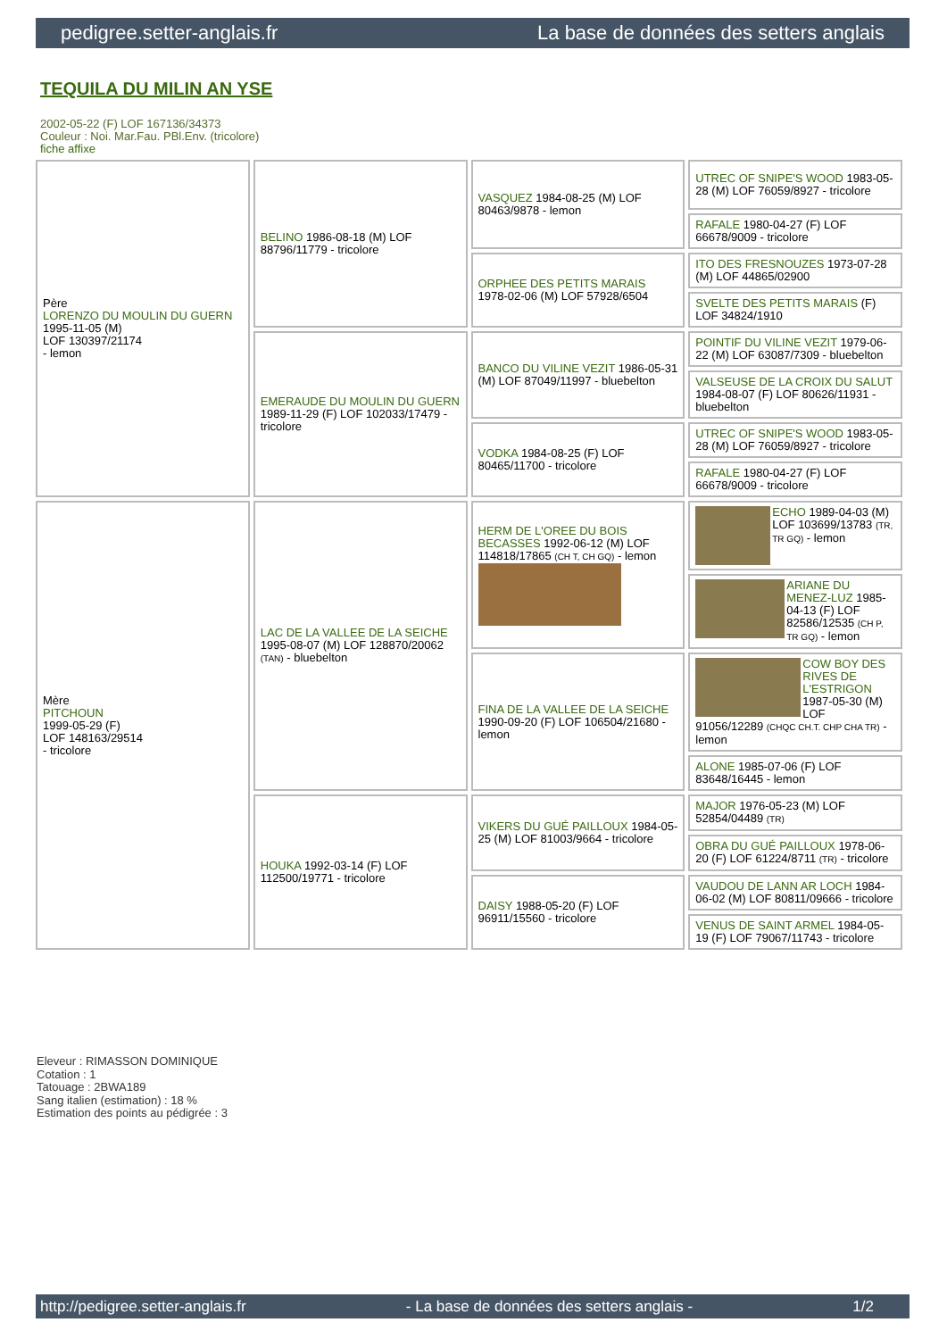pedigree.setter-anglais.fr La base de données des setters anglais
TEQUILA DU MILIN AN YSE
2002-05-22 (F) LOF 167136/34373
Couleur : Noi. Mar.Fau. PBl.Env. (tricolore)
fiche affixe
| Père LORENZO DU MOULIN DU GUERN 1995-11-05 (M) LOF 130397/21174 - lemon | BELINO 1986-08-18 (M) LOF 88796/11779 - tricolore | VASQUEZ 1984-08-25 (M) LOF 80463/9878 - lemon | UTREC OF SNIPE'S WOOD 1983-05-28 (M) LOF 76059/8927 - tricolore |
| | | | RAFALE 1980-04-27 (F) LOF 66678/9009 - tricolore |
| | | ORPHEE DES PETITS MARAIS 1978-02-06 (M) LOF 57928/6504 | ITO DES FRESNOUZES 1973-07-28 (M) LOF 44865/02900 |
| | | | SVELTE DES PETITS MARAIS (F) LOF 34824/1910 |
| | EMERAUDE DU MOULIN DU GUERN 1989-11-29 (F) LOF 102033/17479 - tricolore | BANCO DU VILINE VEZIT 1986-05-31 (M) LOF 87049/11997 - bluebelton | POINTIF DU VILINE VEZIT 1979-06-22 (M) LOF 63087/7309 - bluebelton |
| | | | VALSEUSE DE LA CROIX DU SALUT 1984-08-07 (F) LOF 80626/11931 - bluebelton |
| | | VODKA 1984-08-25 (F) LOF 80465/11700 - tricolore | UTREC OF SNIPE'S WOOD 1983-05-28 (M) LOF 76059/8927 - tricolore |
| | | | RAFALE 1980-04-27 (F) LOF 66678/9009 - tricolore |
| Mère PITCHOUN 1999-05-29 (F) LOF 148163/29514 - tricolore | LAC DE LA VALLEE DE LA SEICHE 1995-08-07 (M) LOF 128870/20062 (TAN) - bluebelton | HERM DE L'OREE DU BOIS BECASSES 1992-06-12 (M) LOF 114818/17865 (CH T, CH GQ) - lemon | ECHO 1989-04-03 (M) LOF 103699/13783 (TR, TR GQ) - lemon |
| | | | ARIANE DU MENEZ-LUZ 1985-04-13 (F) LOF 82586/12535 (CH P, TR GQ) - lemon |
| | | FINA DE LA VALLEE DE LA SEICHE 1990-09-20 (F) LOF 106504/21680 - lemon | COW BOY DES RIVES DE L'ESTRIGON 1987-05-30 (M) LOF 91056/12289 (CHQC CH.T. CHP CHA TR) - lemon |
| | | | ALONE 1985-07-06 (F) LOF 83648/16445 - lemon |
| | HOUKA 1992-03-14 (F) LOF 112500/19771 - tricolore | VIKERS DU GUÉ PAILLOUX 1984-05-25 (M) LOF 81003/9664 - tricolore | MAJOR 1976-05-23 (M) LOF 52854/04489 (TR) |
| | | | OBRA DU GUÉ PAILLOUX 1978-06-20 (F) LOF 61224/8711 (TR) - tricolore |
| | | DAISY 1988-05-20 (F) LOF 96911/15560 - tricolore | VAUDOU DE LANN AR LOCH 1984-06-02 (M) LOF 80811/09666 - tricolore |
| | | | VENUS DE SAINT ARMEL 1984-05-19 (F) LOF 79067/11743 - tricolore |
Eleveur : RIMASSON DOMINIQUE
Cotation : 1
Tatouage : 2BWA189
Sang italien (estimation) : 18 %
Estimation des points au pédigrée : 3
http://pedigree.setter-anglais.fr - La base de données des setters anglais - 1/2